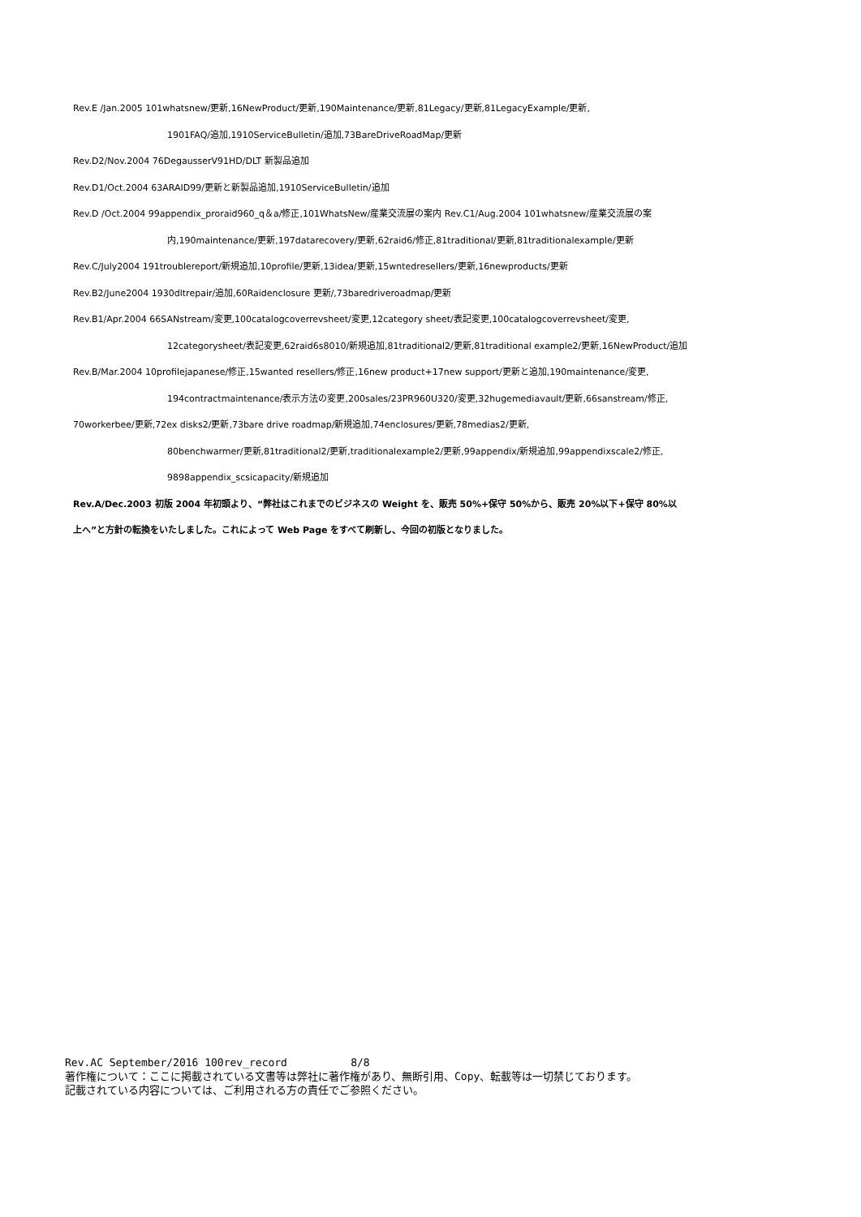Rev.E /Jan.2005 101whatsnew/更新,16NewProduct/更新,190Maintenance/更新,81Legacy/更新,81LegacyExample/更新,
1901FAQ/追加,1910ServiceBulletin/追加,73BareDriveRoadMap/更新
Rev.D2/Nov.2004 76DegausserV91HD/DLT 新製品追加
Rev.D1/Oct.2004 63ARAID99/更新と新製品追加,1910ServiceBulletin/追加
Rev.D /Oct.2004 99appendix_proraid960_q＆a/修正,101WhatsNew/産業交流展の案内 Rev.C1/Aug.2004 101whatsnew/産業交流展の案
内,190maintenance/更新,197datarecovery/更新,62raid6/修正,81traditional/更新,81traditionalexample/更新
Rev.C/July2004 191troublereport/新規追加,10profile/更新,13idea/更新,15wntedresellers/更新,16newproducts/更新
Rev.B2/June2004 1930dltrepair/追加,60Raidenclosure 更新/,73baredriveroadmap/更新
Rev.B1/Apr.2004 66SANstream/変更,100catalogcoverrevsheet/変更,12category sheet/表記変更,100catalogcoverrevsheet/変更,
12categorysheet/表記変更,62raid6s8010/新規追加,81traditional2/更新,81traditional example2/更新,16NewProduct/追加
Rev.B/Mar.2004 10profilejapanese/修正,15wanted resellers/修正,16new product+17new support/更新と追加,190maintenance/変更,
194contractmaintenance/表示方法の変更,200sales/23PR960U320/変更,32hugemediavault/更新,66sanstream/修正,
70workerbee/更新,72ex disks2/更新,73bare drive roadmap/新規追加,74enclosures/更新,78medias2/更新,
80benchwarmer/更新,81traditional2/更新,traditionalexample2/更新,99appendix/新規追加,99appendixscale2/修正,
9898appendix_scsicapacity/新規追加
Rev.A/Dec.2003 初版 2004 年初頭より、“弊社はこれまでのビジネスの Weight を、販売 50%+保守 50%から、販売 20%以下+保守 80%以
上へ”と方針の転換をいたしました。これによって Web Page をすべて刷新し、今回の初版となりました。
Rev.AC September/2016 100rev_record 8/8
著作権について：ここに掲載されている文書等は弊社に著作権があり、無断引用、Copy、転載等は一切禁じております。
記載されている内容については、ご利用される方の責任でご参照ください。